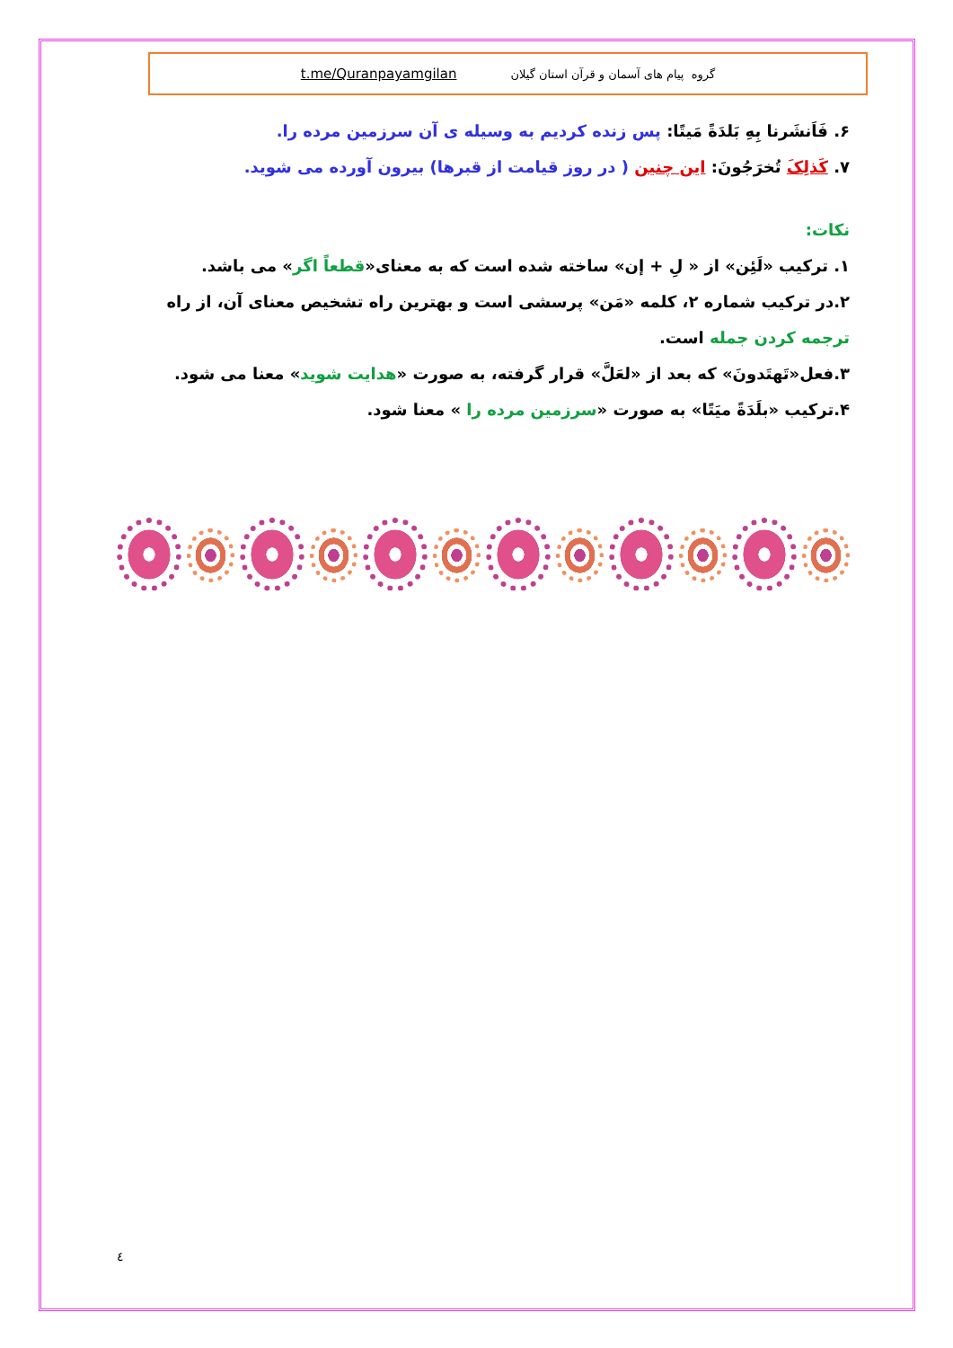گروه پیام های آسمان و قرآن استان گیلان t.me/Quranpayamgilan
۶. فَاَنشَرنا بِهِ بَلدَةً مَیتًا: پس زنده کردیم به وسیله ی آن سرزمین مرده را.
۷. کَذلِکَ تُخرَجُونَ: این چنین ( در روز قیامت از قبرها) بیرون آورده می شوید.
نکات:
۱. ترکیب «لَئِن» از « لِ + إن» ساخته شده است که به معنای«قطعاً اگر» می باشد.
۲.در ترکیب شماره ۲، کلمه «مَن» پرسشی است و بهترین راه تشخیص معنای آن، از راه ترجمه کردن جمله است.
۳.فعل«تَهتَدونَ» که بعد از «لعَلَّ» قرار گرفته، به صورت «هدایت شوید» معنا می شود.
۴.ترکیب «بلَدَةً میَتًا» به صورت «سرزمین مرده را » معنا شود.
٤